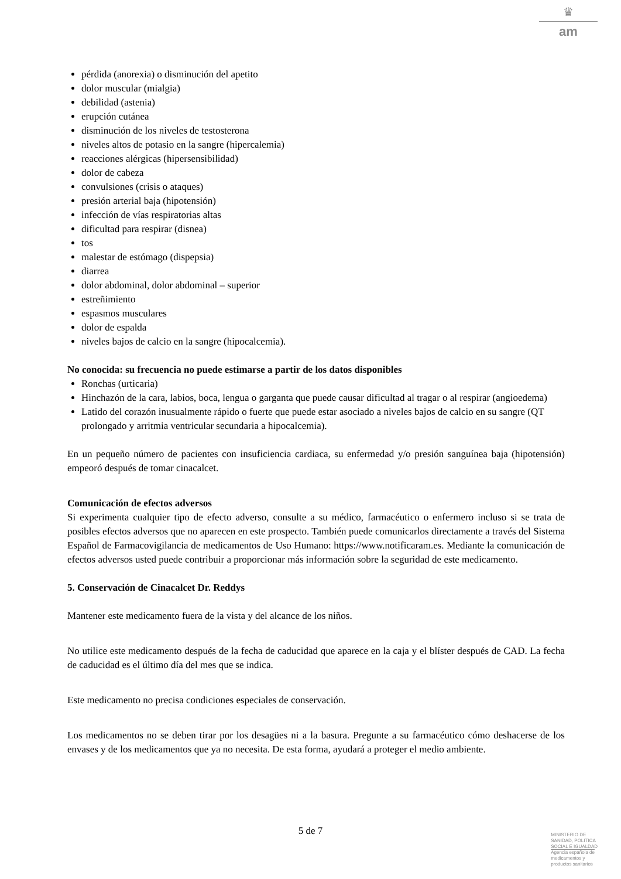♛
am
pérdida (anorexia) o disminución del apetito
dolor muscular (mialgia)
debilidad (astenia)
erupción cutánea
disminución de los niveles de testosterona
niveles altos de potasio en la sangre (hipercalemia)
reacciones alérgicas (hipersensibilidad)
dolor de cabeza
convulsiones (crisis o ataques)
presión arterial baja (hipotensión)
infección de vías respiratorias altas
dificultad para respirar (disnea)
tos
malestar de estómago (dispepsia)
diarrea
dolor abdominal, dolor abdominal – superior
estreñimiento
espasmos musculares
dolor de espalda
niveles bajos de calcio en la sangre (hipocalcemia).
No conocida: su frecuencia no puede estimarse a partir de los datos disponibles
Ronchas (urticaria)
Hinchazón de la cara, labios, boca, lengua o garganta que puede causar dificultad al tragar o al respirar (angioedema)
Latido del corazón inusualmente rápido o fuerte que puede estar asociado a niveles bajos de calcio en su sangre (QT prolongado y arritmia ventricular secundaria a hipocalcemia).
En un pequeño número de pacientes con insuficiencia cardiaca, su enfermedad y/o presión sanguínea baja (hipotensión) empeoró después de tomar cinacalcet.
Comunicación de efectos adversos
Si experimenta cualquier tipo de efecto adverso, consulte a su médico, farmacéutico o enfermero incluso si se trata de posibles efectos adversos que no aparecen en este prospecto. También puede comunicarlos directamente a través del Sistema Español de Farmacovigilancia de medicamentos de Uso Humano: https://www.notificaram.es. Mediante la comunicación de efectos adversos usted puede contribuir a proporcionar más información sobre la seguridad de este medicamento.
5. Conservación de Cinacalcet Dr. Reddys
Mantener este medicamento fuera de la vista y del alcance de los niños.
No utilice este medicamento después de la fecha de caducidad que aparece en la caja y el blíster después de CAD. La fecha de caducidad es el último día del mes que se indica.
Este medicamento no precisa condiciones especiales de conservación.
Los medicamentos no se deben tirar por los desagües ni a la basura. Pregunte a su farmacéutico cómo deshacerse de los envases y de los medicamentos que ya no necesita. De esta forma, ayudará a proteger el medio ambiente.
5 de 7
MINISTERIO DE
SANIDAD, POLITICA
SOCIAL E IGUALDAD
Agencia española de
medicamentos y
productos sanitarios